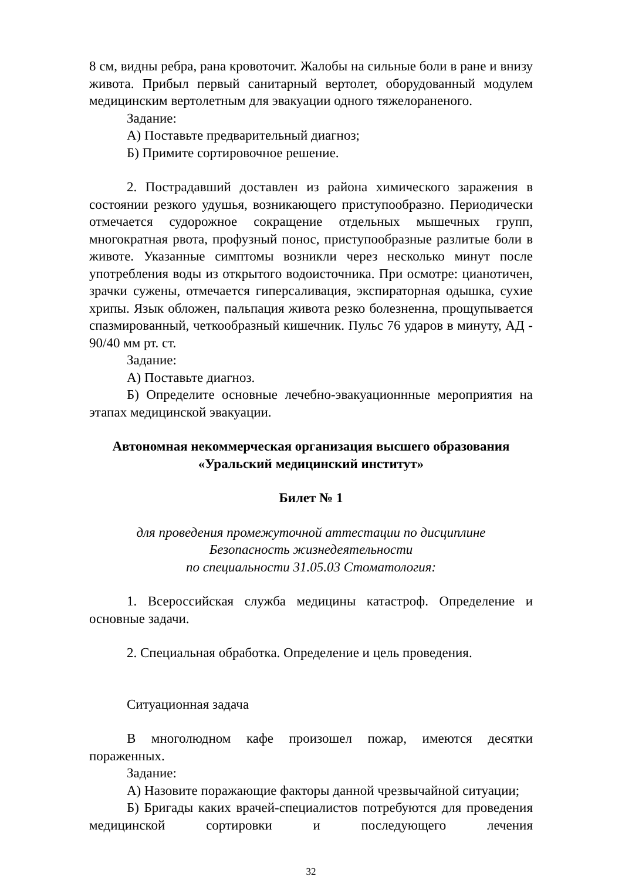8 см, видны ребра, рана кровоточит. Жалобы на сильные боли в ране и внизу живота. Прибыл первый санитарный вертолет, оборудованный модулем медицинским вертолетным для эвакуации одного тяжелораненого.
Задание:
А) Поставьте предварительный диагноз;
Б) Примите сортировочное решение.
2. Пострадавший доставлен из района химического заражения в состоянии резкого удушья, возникающего приступообразно. Периодически отмечается судорожное сокращение отдельных мышечных групп, многократная рвота, профузный понос, приступообразные разлитые боли в животе. Указанные симптомы возникли через несколько минут после употребления воды из открытого водоисточника. При осмотре: цианотичен, зрачки сужены, отмечается гиперсаливация, экспираторная одышка, сухие хрипы. Язык обложен, пальпация живота резко болезненна, прощупывается спазмированный, четкообразный кишечник. Пульс 76 ударов в минуту, АД - 90/40 мм рт. ст.
Задание:
А) Поставьте диагноз.
Б) Определите основные лечебно-эвакуационнные мероприятия на этапах медицинской эвакуации.
Автономная некоммерческая организация высшего образования
«Уральский медицинский институт»
Билет № 1
для проведения промежуточной аттестации по дисциплине
Безопасность жизнедеятельности
по специальности 31.05.03 Стоматология:
1. Всероссийская служба медицины катастроф. Определение и основные задачи.
2. Специальная обработка. Определение и цель проведения.
Ситуационная задача
В многолюдном кафе произошел пожар, имеются десятки пораженных.
Задание:
А) Назовите поражающие факторы данной чрезвычайной ситуации;
Б) Бригады каких врачей-специалистов потребуются для проведения медицинской сортировки и последующего лечения
32